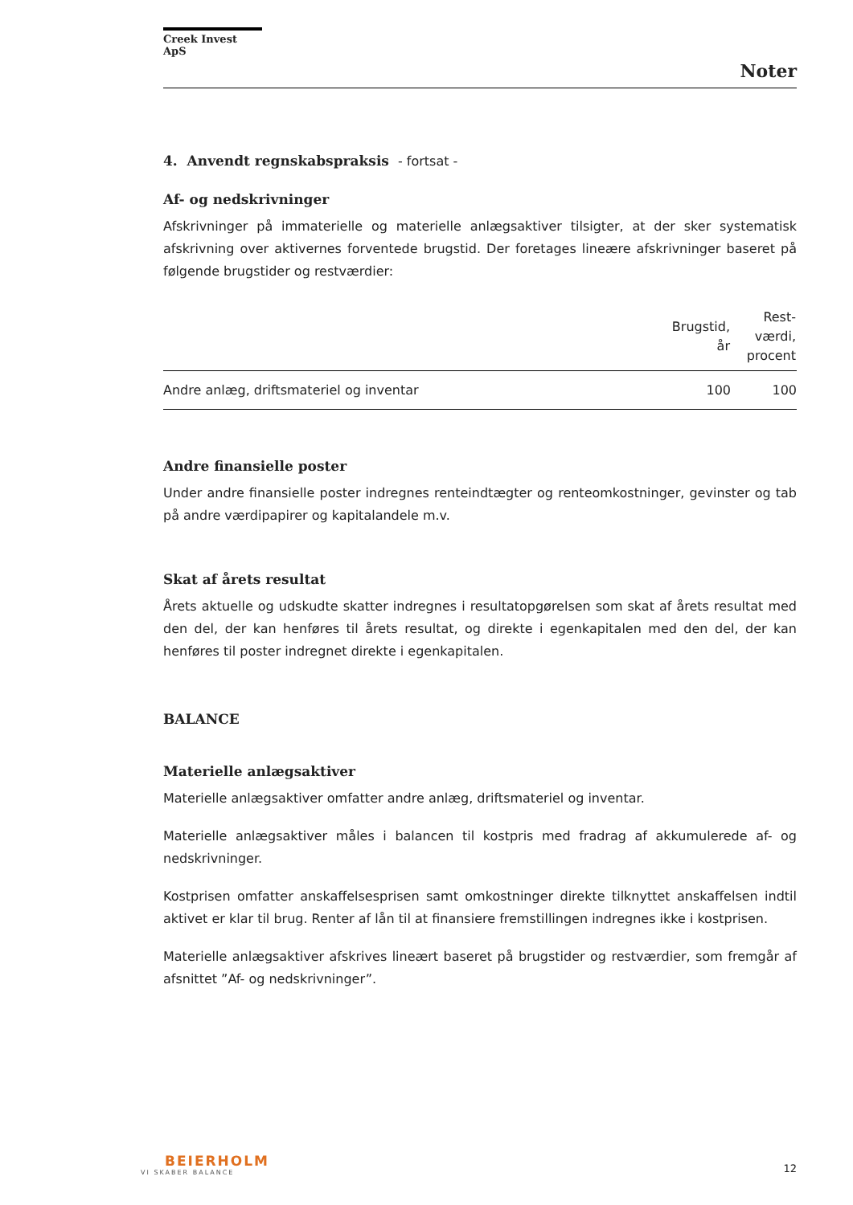Creek Invest ApS
Noter
4. Anvendt regnskabspraksis - fortsat -
Af- og nedskrivninger
Afskrivninger på immaterielle og materielle anlægsaktiver tilsigter, at der sker systematisk afskrivning over aktivernes forventede brugstid. Der foretages lineære afskrivninger baseret på følgende brugstider og restværdier:
| | Brugstid, år | Rest- værdi, procent |
| --- | --- | --- |
| Andre anlæg, driftsmateriel og inventar | 100 | 100 |
Andre finansielle poster
Under andre finansielle poster indregnes renteindtægter og renteomkostninger, gevinster og tab på andre værdipapirer og kapitalandele m.v.
Skat af årets resultat
Årets aktuelle og udskudte skatter indregnes i resultatopgørelsen som skat af årets resultat med den del, der kan henføres til årets resultat, og direkte i egenkapitalen med den del, der kan henføres til poster indregnet direkte i egenkapitalen.
BALANCE
Materielle anlægsaktiver
Materielle anlægsaktiver omfatter andre anlæg, driftsmateriel og inventar.
Materielle anlægsaktiver måles i balancen til kostpris med fradrag af akkumulerede af- og nedskrivninger.
Kostprisen omfatter anskaffelsesprisen samt omkostninger direkte tilknyttet anskaffelsen indtil aktivet er klar til brug. Renter af lån til at finansiere fremstillingen indregnes ikke i kostprisen.
Materielle anlægsaktiver afskrives lineært baseret på brugstider og restværdier, som fremgår af afsnittet ”Af- og nedskrivninger”.
BEIERHOLM
VI SKABER BALANCE
12